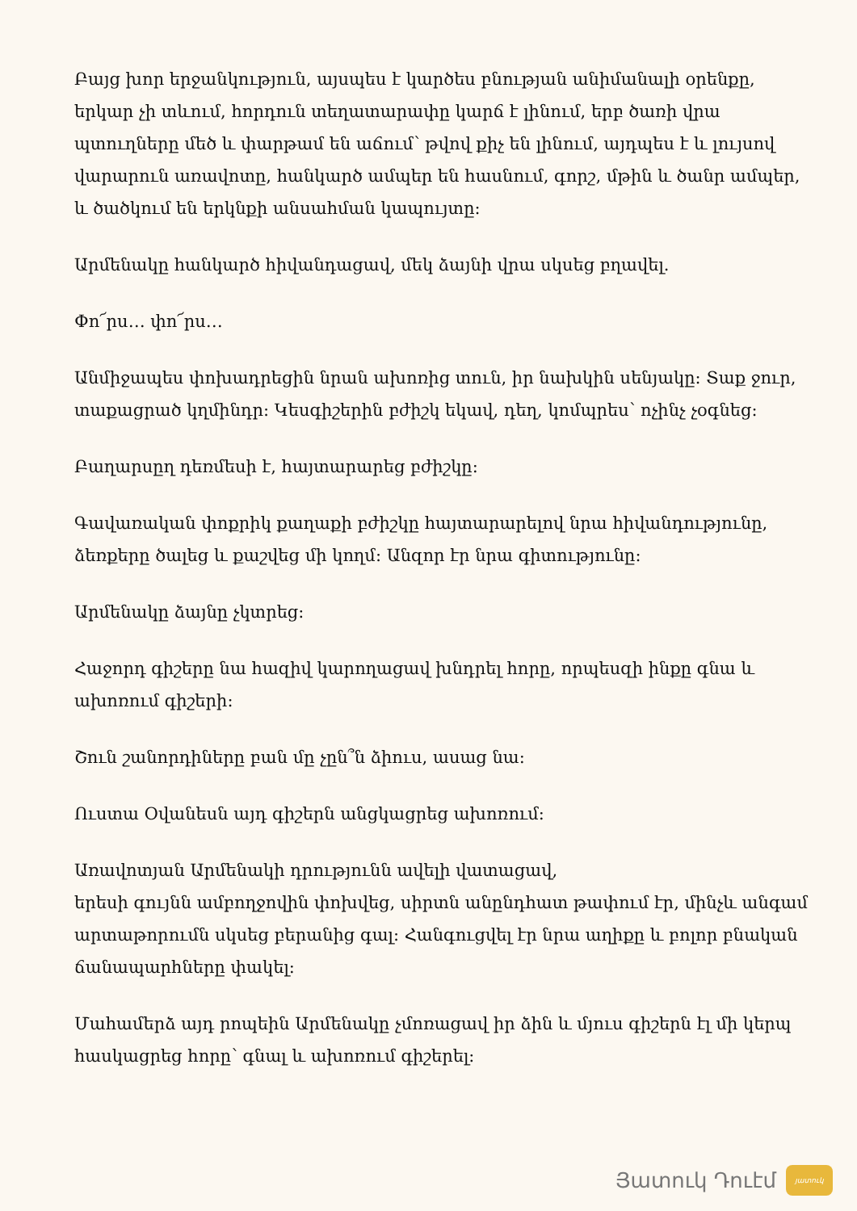Բայց խոր երջանկություն, այսպես է կարծես բնության անիմանալի օրենքը, երկար չի տևում, հորդուն տեղատարափը կարճ է լինում, երբ ծառի վրա պտուղները մեծ և փարթամ են աճում՝ թվով քիչ են լինում, այդպես է և լույսով վարարուն առավոտը, հանկարծ ամպեր են հասնում, գորշ, մթին և ծանր ամպեր, և ծածկում են երկնքի անսահման կապույտը:
Արմենակը հանկարծ հիվանդացավ, մեկ ձայնի վրա սկսեց բղավել.
Փո՜րս… փո՜րս…
Անմիջապես փոխադրեցին նրան ախոռից տուն, իր նախկին սենյակը: Տաք ջուր, տաքացրած կղմինդր: Կեսգիշերին բժիշկ եկավ, դեղ, կոմպրես՝ ոչինչ չօգնեց:
Բաղարսըղ դեռմեսի է, հայտարարեց բժիշկը:
Գավառական փոքրիկ քաղաքի բժիշկը հայտարարելով նրա հիվանդությունը, ձեռքերը ծալեց և քաշվեց մի կողմ: Անզոր էր նրա գիտությունը:
Արմենակը ձայնը չկտրեց:
Հաջորդ գիշերը նա հազիվ կարողացավ խնդրել հորը, որպեսզի ինքը գնա և ախոռում գիշերի:
Շուն շանորդիները բան մը չըն՞ն ձիուս, ասաց նա:
Ուստա Օվանեսն այդ գիշերն անցկացրեց ախոռում:
Առավոտյան Արմենակի դրությունն ավելի վատացավ,
երեսի գույնն ամբողջովին փոխվեց, սիրտն անընդհատ թափում էր, մինչև անգամ արտաթորումն սկսեց բերանից գալ: Հանգուցվել էր նրա աղիքը և բոլոր բնական ճանապարհները փակել:
Մահամերձ այդ րոպեին Արմենակը չմոռացավ իր ձին և մյուս գիշերն էլ մի կերպ հասկացրեց հորը՝ գնալ և ախոռում գիշերել:
Յատուկ Դուէմ
յատուկ